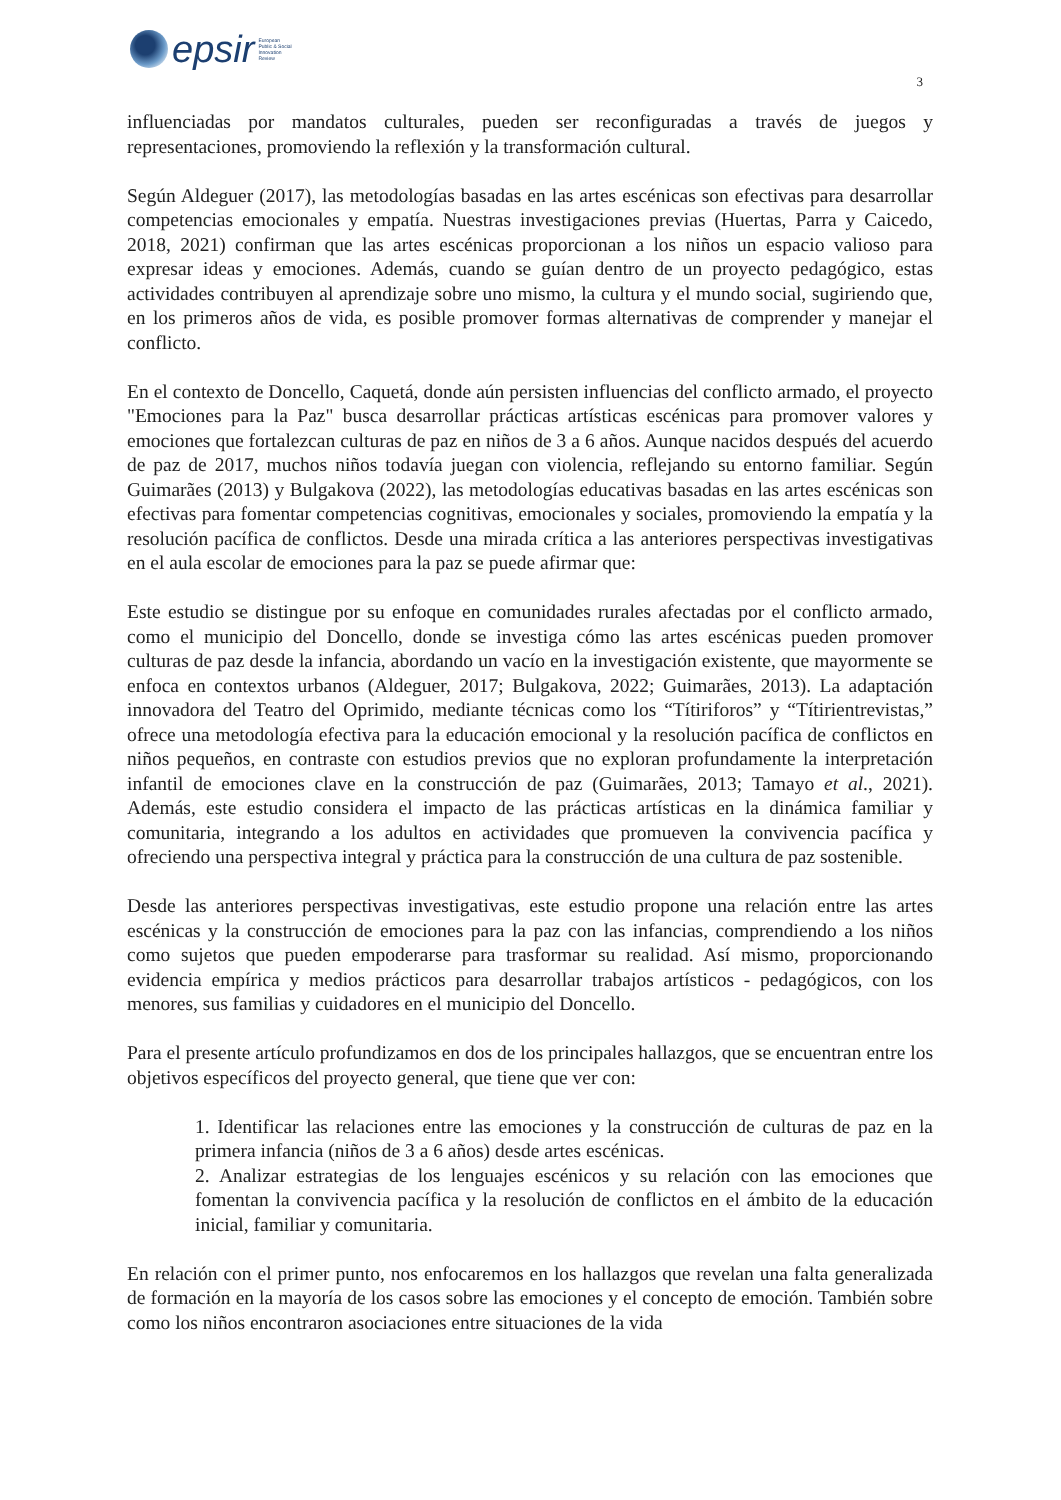epsir
European
Public & Social
Innovation
Review
3
influenciadas por mandatos culturales, pueden ser reconfiguradas a través de juegos y representaciones, promoviendo la reflexión y la transformación cultural.
Según Aldeguer (2017), las metodologías basadas en las artes escénicas son efectivas para desarrollar competencias emocionales y empatía. Nuestras investigaciones previas (Huertas, Parra y Caicedo, 2018, 2021) confirman que las artes escénicas proporcionan a los niños un espacio valioso para expresar ideas y emociones. Además, cuando se guían dentro de un proyecto pedagógico, estas actividades contribuyen al aprendizaje sobre uno mismo, la cultura y el mundo social, sugiriendo que, en los primeros años de vida, es posible promover formas alternativas de comprender y manejar el conflicto.
En el contexto de Doncello, Caquetá, donde aún persisten influencias del conflicto armado, el proyecto "Emociones para la Paz" busca desarrollar prácticas artísticas escénicas para promover valores y emociones que fortalezcan culturas de paz en niños de 3 a 6 años. Aunque nacidos después del acuerdo de paz de 2017, muchos niños todavía juegan con violencia, reflejando su entorno familiar. Según Guimarães (2013) y Bulgakova (2022), las metodologías educativas basadas en las artes escénicas son efectivas para fomentar competencias cognitivas, emocionales y sociales, promoviendo la empatía y la resolución pacífica de conflictos. Desde una mirada crítica a las anteriores perspectivas investigativas en el aula escolar de emociones para la paz se puede afirmar que:
Este estudio se distingue por su enfoque en comunidades rurales afectadas por el conflicto armado, como el municipio del Doncello, donde se investiga cómo las artes escénicas pueden promover culturas de paz desde la infancia, abordando un vacío en la investigación existente, que mayormente se enfoca en contextos urbanos (Aldeguer, 2017; Bulgakova, 2022; Guimarães, 2013). La adaptación innovadora del Teatro del Oprimido, mediante técnicas como los “Títiriforos” y “Títirientrevistas,” ofrece una metodología efectiva para la educación emocional y la resolución pacífica de conflictos en niños pequeños, en contraste con estudios previos que no exploran profundamente la interpretación infantil de emociones clave en la construcción de paz (Guimarães, 2013; Tamayo et al., 2021). Además, este estudio considera el impacto de las prácticas artísticas en la dinámica familiar y comunitaria, integrando a los adultos en actividades que promueven la convivencia pacífica y ofreciendo una perspectiva integral y práctica para la construcción de una cultura de paz sostenible.
Desde las anteriores perspectivas investigativas, este estudio propone una relación entre las artes escénicas y la construcción de emociones para la paz con las infancias, comprendiendo a los niños como sujetos que pueden empoderarse para trasformar su realidad. Así mismo, proporcionando evidencia empírica y medios prácticos para desarrollar trabajos artísticos - pedagógicos, con los menores, sus familias y cuidadores en el municipio del Doncello.
Para el presente artículo profundizamos en dos de los principales hallazgos, que se encuentran entre los objetivos específicos del proyecto general, que tiene que ver con:
1. Identificar las relaciones entre las emociones y la construcción de culturas de paz en la primera infancia (niños de 3 a 6 años) desde artes escénicas.
2. Analizar estrategias de los lenguajes escénicos y su relación con las emociones que fomentan la convivencia pacífica y la resolución de conflictos en el ámbito de la educación inicial, familiar y comunitaria.
En relación con el primer punto, nos enfocaremos en los hallazgos que revelan una falta generalizada de formación en la mayoría de los casos sobre las emociones y el concepto de emoción. También sobre como los niños encontraron asociaciones entre situaciones de la vida